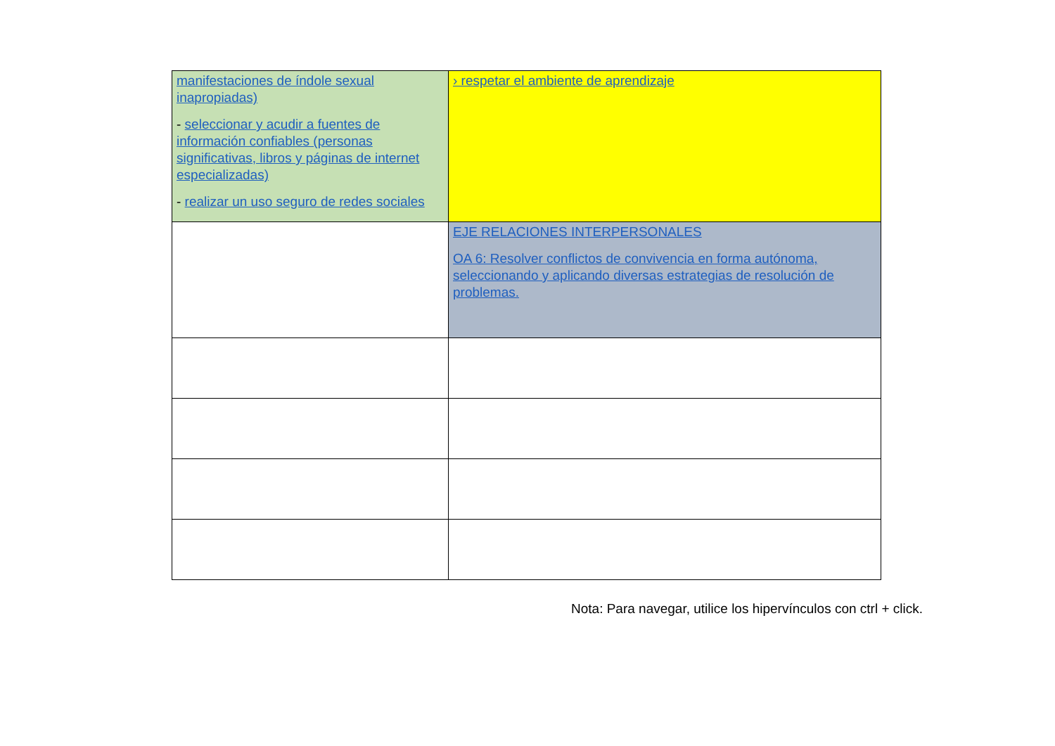| manifestaciones de índole sexual inapropiadas) - seleccionar y acudir a fuentes de información confiables (personas significativas, libros y páginas de internet especializadas) - realizar un uso seguro de redes sociales | › respetar el ambiente de aprendizaje |
| | EJE RELACIONES INTERPERSONALES OA 6: Resolver conflictos de convivencia en forma autónoma, seleccionando y aplicando diversas estrategias de resolución de problemas. |
Nota: Para navegar, utilice los hipervínculos con ctrl + click.